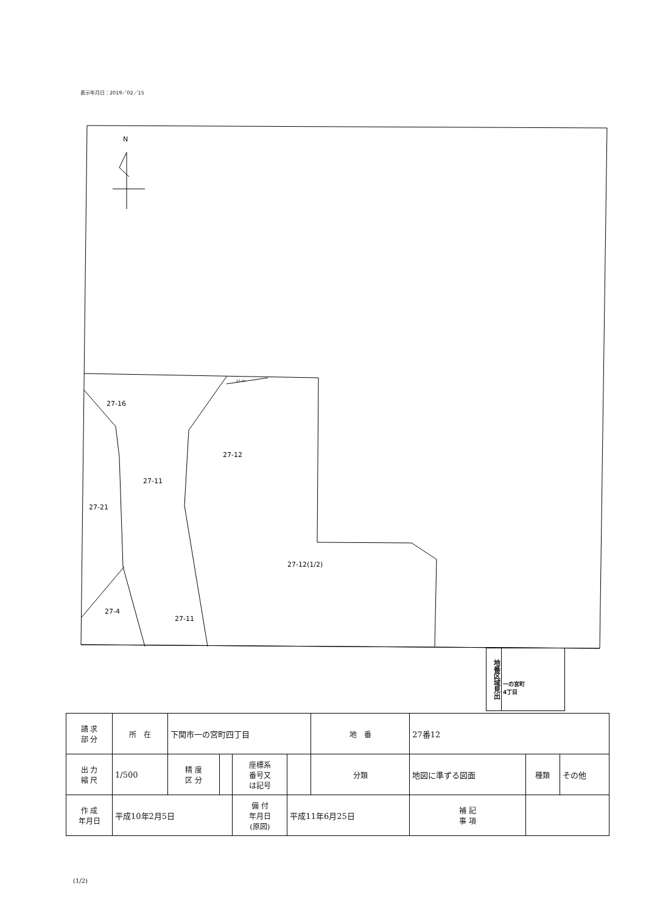表示年月日：2019／02／15
N
27-19
27-16
27-12
27-11
27-21
27-12(1/2)
27-4
27-11
地番区域見出
一の宮町
4丁目
| 請 求 部 分 | 所 在 | 下関市一の宮町四丁目 | | | | 地 番 | 27番12 | | |
| 出 力 縮 尺 | 1/500 | 精 度 区 分 | | 座標系 番号又 は記号 | | 分類 | 地図に準ずる図面 | 種類 | その他 |
| 作 成 年月日 | 平成10年2月5日 | | | 備 付 年月日 (原図) | 平成11年6月25日 | | 補 記 事 項 | | |
(1/2)